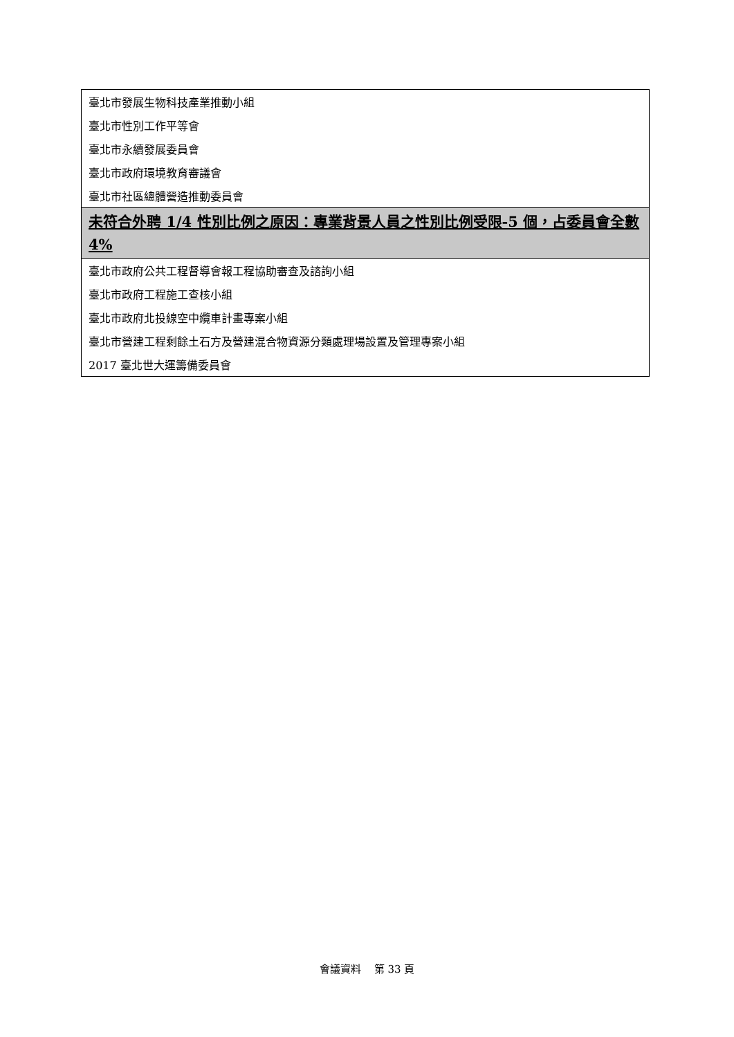| 臺北市發展生物科技產業推動小組 |
| 臺北市性別工作平等會 |
| 臺北市永續發展委員會 |
| 臺北市政府環境教育審議會 |
| 臺北市社區總體營造推動委員會 |
| 未符合外聘 1/4 性別比例之原因：專業背景人員之性別比例受限-5 個，占委員會全數 4% |
| 臺北市政府公共工程督導會報工程協助審查及諮詢小組 |
| 臺北市政府工程施工查核小組 |
| 臺北市政府北投線空中纜車計畫專案小組 |
| 臺北市營建工程剩餘土石方及營建混合物資源分類處理場設置及管理專案小組 |
| 2017 臺北世大運籌備委員會 |
會議資料 第 33 頁